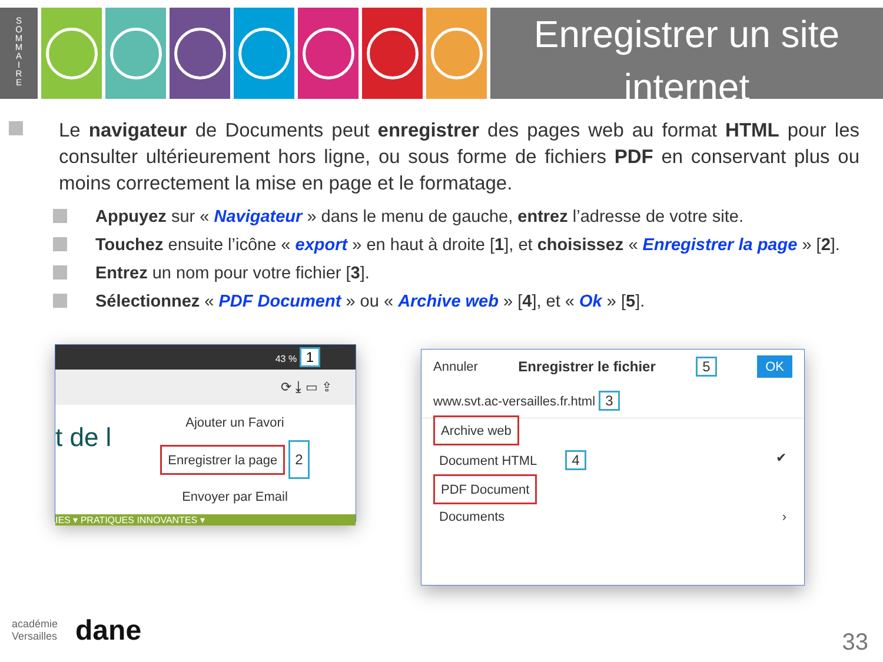S
O
M
M
A
I
R
E
Enregistrer un site internet
Le navigateur de Documents peut enregistrer des pages web au format HTML pour les consulter ultérieurement hors ligne, ou sous forme de fichiers PDF en conservant plus ou moins correctement la mise en page et le formatage.
Appuyez sur « Navigateur » dans le menu de gauche, entrez l’adresse de votre site.
Touchez ensuite l’icône « export » en haut à droite [1], et choisissez « Enregistrer la page » [2].
Entrez un nom pour votre fichier [3].
Sélectionnez « PDF Document » ou « Archive web » [4], et « Ok » [5].
43 % 1
⟳ ⤓ ▭ ⇪
t de l
Ajouter un Favori
Enregistrer la page 2
Envoyer par Email
IES ▾ PRATIQUES INNOVANTES ▾
Annuler Enregistrer le fichier 5 OK
www.svt.ac-versailles.fr.html 3
Archive web
Document HTML 4 ✔
PDF Document
Documents ›
académie
Versailles dane
33